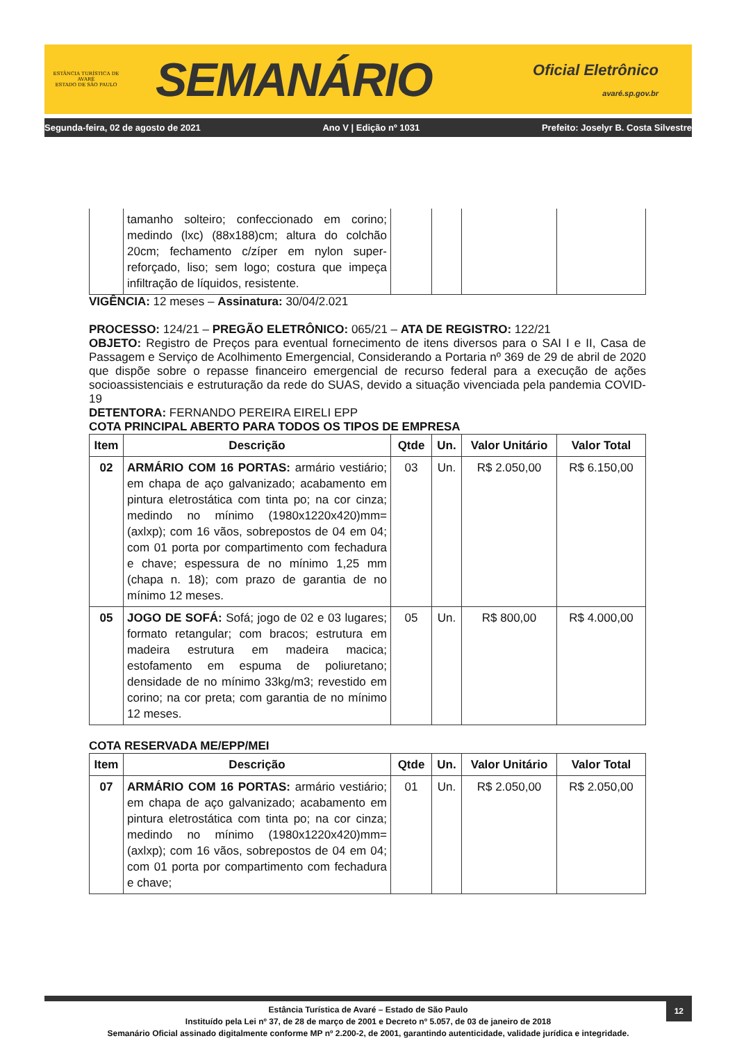ESTÂNCIA TURÍSTICA DE AVARÉ
ESTADO DE SÃO PAULO
SEMANÁRIO
Oficial Eletrônico
avaré.sp.gov.br
Segunda-feira, 02 de agosto de 2021 Ano V | Edição nº 1031 Prefeito: Joselyr B. Costa Silvestre
| | tamanho solteiro; confeccionado em corino; medindo (lxc) (88x188)cm; altura do colchão 20cm; fechamento c/zíper em nylon super-reforçado, liso; sem logo; costura que impeça infiltração de líquidos, resistente. | | | | |
VIGÊNCIA: 12 meses – Assinatura: 30/04/2.021
PROCESSO: 124/21 – PREGÃO ELETRÔNICO: 065/21 – ATA DE REGISTRO: 122/21
OBJETO: Registro de Preços para eventual fornecimento de itens diversos para o SAI I e II, Casa de Passagem e Serviço de Acolhimento Emergencial, Considerando a Portaria nº 369 de 29 de abril de 2020 que dispõe sobre o repasse financeiro emergencial de recurso federal para a execução de ações socioassistenciais e estruturação da rede do SUAS, devido a situação vivenciada pela pandemia COVID-19
DETENTORA: FERNANDO PEREIRA EIRELI EPP
COTA PRINCIPAL ABERTO PARA TODOS OS TIPOS DE EMPRESA
| Item | Descrição | Qtde | Un. | Valor Unitário | Valor Total |
| --- | --- | --- | --- | --- | --- |
| 02 | ARMÁRIO COM 16 PORTAS: armário vestiário; em chapa de aço galvanizado; acabamento em pintura eletrostática com tinta po; na cor cinza; medindo no mínimo (1980x1220x420)mm=(axlxp); com 16 vãos, sobrepostos de 04 em 04; com 01 porta por compartimento com fechadura e chave; espessura de no mínimo 1,25 mm (chapa n. 18); com prazo de garantia de no mínimo 12 meses. | 03 | Un. | R$ 2.050,00 | R$ 6.150,00 |
| 05 | JOGO DE SOFÁ: Sofá; jogo de 02 e 03 lugares; formato retangular; com bracos; estrutura em madeira estrutura em madeira macica; estofamento em espuma de poliuretano; densidade de no mínimo 33kg/m3; revestido em corino; na cor preta; com garantia de no mínimo 12 meses. | 05 | Un. | R$ 800,00 | R$ 4.000,00 |
COTA RESERVADA ME/EPP/MEI
| Item | Descrição | Qtde | Un. | Valor Unitário | Valor Total |
| --- | --- | --- | --- | --- | --- |
| 07 | ARMÁRIO COM 16 PORTAS: armário vestiário; em chapa de aço galvanizado; acabamento em pintura eletrostática com tinta po; na cor cinza; medindo no mínimo (1980x1220x420)mm=(axlxp); com 16 vãos, sobrepostos de 04 em 04; com 01 porta por compartimento com fechadura e chave; | 01 | Un. | R$ 2.050,00 | R$ 2.050,00 |
12 Estância Turística de Avaré – Estado de São Paulo
Instituído pela Lei nº 37, de 28 de março de 2001 e Decreto nº 5.057, de 03 de janeiro de 2018
Semanário Oficial assinado digitalmente conforme MP nº 2.200-2, de 2001, garantindo autenticidade, validade jurídica e integridade.